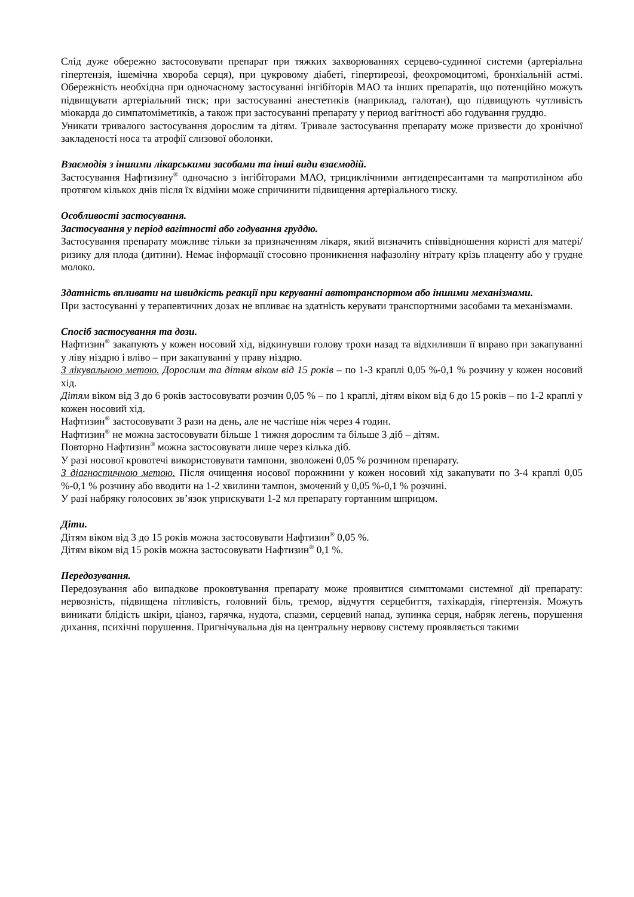Слід дуже обережно застосовувати препарат при тяжких захворюваннях серцево-судинної системи (артеріальна гіпертензія, ішемічна хвороба серця), при цукровому діабеті, гіпертиреозі, феохромоцитомі, бронхіальній астмі. Обережність необхідна при одночасному застосуванні інгібіторів МАО та інших препаратів, що потенційно можуть підвищувати артеріальний тиск; при застосуванні анестетиків (наприклад, галотан), що підвищують чутливість міокарда до симпатоміметиків, а також при застосуванні препарату у период вагітності або годування груддю.
Уникати тривалого застосування дорослим та дітям. Тривале застосування препарату може призвести до хронічної закладеності носа та атрофії слизової оболонки.
Взаємодія з іншими лікарськими засобами та інші види взаємодій.
Застосування Нафтизину<sup>®</sup> одночасно з інгібіторами МАО, трициклічними антидепресантами та мапротиліном або протягом кількох днів після їх відміни може спричинити підвищення артеріального тиску.
Особливості застосування.
Застосування у період вагітності або годування груддю.
Застосування препарату можливе тільки за призначенням лікаря, який визначить співвідношення користі для матері/ризику для плода (дитини). Немає інформації стосовно проникнення нафазоліну нітрату крізь плаценту або у грудне молоко.
Здатність впливати на швидкість реакції при керуванні автотранспортом або іншими механізмами.
При застосуванні у терапевтичних дозах не впливає на здатність керувати транспортними засобами та механізмами.
Спосіб застосування та дози.
Нафтизин<sup>®</sup> закапують у кожен носовий хід, відкинувши голову трохи назад та відхиливши її вправо при закапуванні у ліву ніздрю і вліво – при закапуванні у праву ніздрю.
З лікувальною метою. Дорослим та дітям віком від 15 років – по 1-3 краплі 0,05 %-0,1 % розчину у кожен носовий хід.
Дітям віком від 3 до 6 років застосовувати розчин 0,05 % – по 1 краплі, дітям віком від 6 до 15 років – по 1-2 краплі у кожен носовий хід.
Нафтизин<sup>®</sup> застосовувати 3 рази на день, але не частіше ніж через 4 годин.
Нафтизин<sup>®</sup> не можна застосовувати більше 1 тижня дорослим та більше 3 діб – дітям.
Повторно Нафтизин<sup>®</sup> можна застосовувати лише через кілька діб.
У разі носової кровотечі використовувати тампони, зволожені 0,05 % розчином препарату.
З діагностичною метою. Після очищення носової порожнини у кожен носовий хід закапувати по 3-4 краплі 0,05 %-0,1 % розчину або вводити на 1-2 хвилини тампон, змочений у 0,05 %-0,1 % розчині.
У разі набряку голосових зв’язок уприскувати 1-2 мл препарату гортанним шприцом.
Діти.
Дітям віком від 3 до 15 років можна застосовувати Нафтизин<sup>®</sup> 0,05 %.
Дітям віком від 15 років можна застосовувати Нафтизин<sup>®</sup> 0,1 %.
Передозування.
Передозування або випадкове проковтування препарату може проявитися симптомами системної дії препарату: нервозність, підвищена пітливість, головний біль, тремор, відчуття серцебиття, тахікардія, гіпертензія. Можуть виникати блідість шкіри, ціаноз, гарячка, нудота, спазми, серцевий напад, зупинка серця, набряк легень, порушення дихання, психічні порушення. Пригнічувальна дія на центральну нервову систему проявляється такими